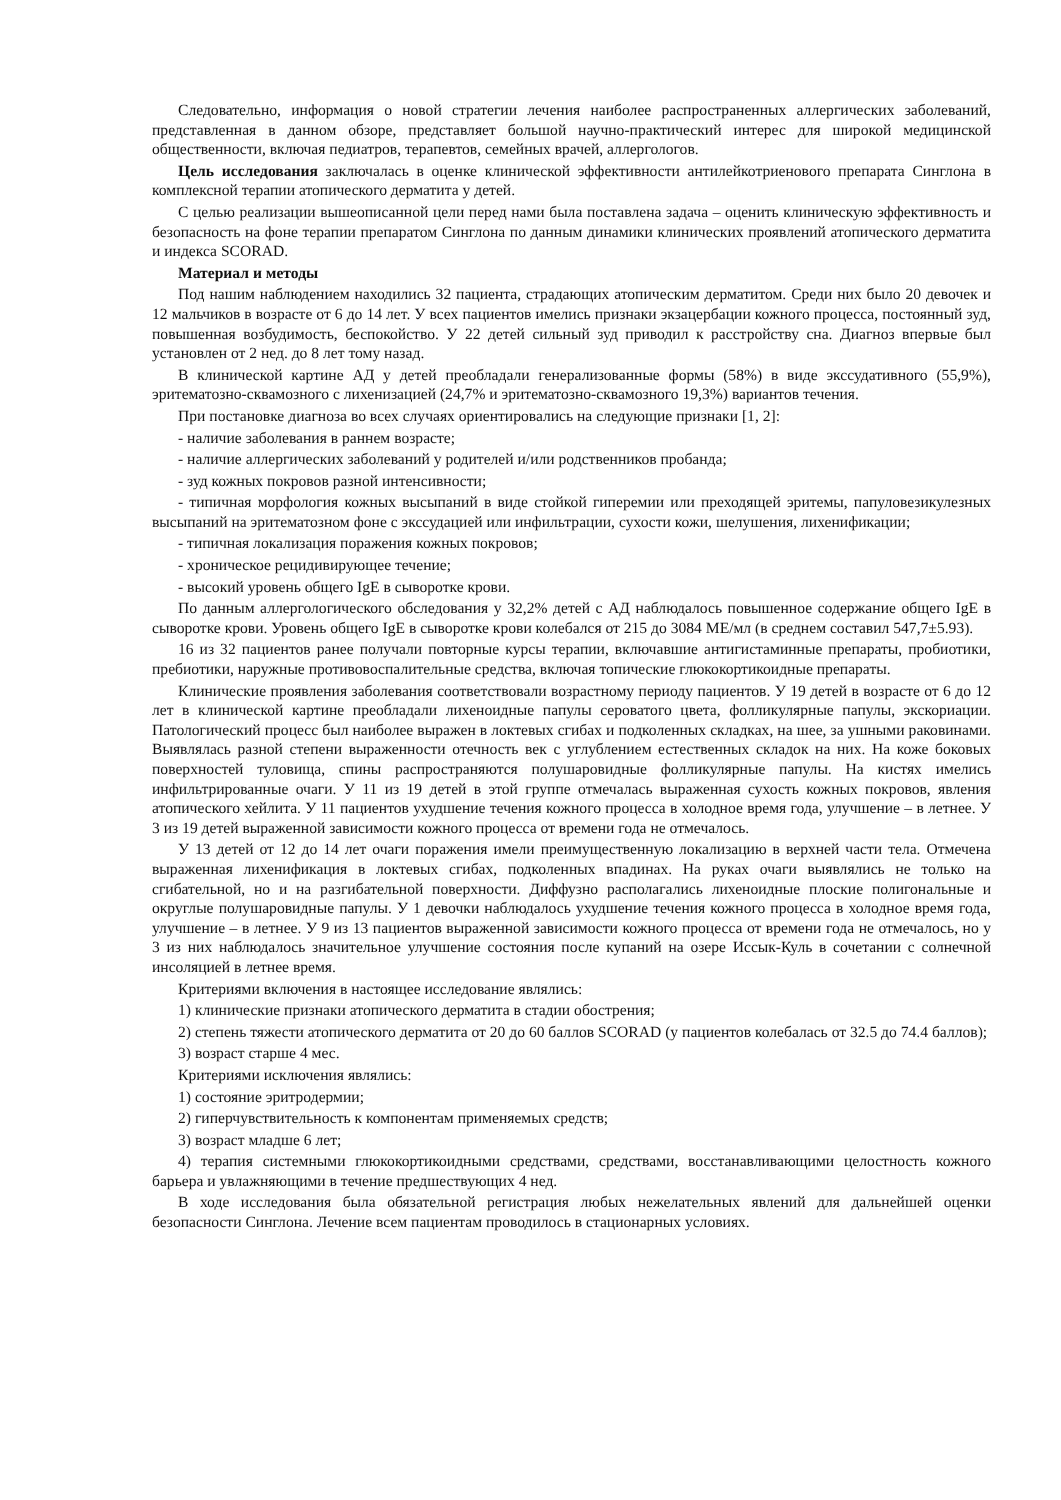Следовательно, информация о новой стратегии лечения наиболее распространенных аллергических заболеваний, представленная в данном обзоре, представляет большой научно-практический интерес для широкой медицинской общественности, включая педиатров, терапевтов, семейных врачей, аллергологов.
Цель исследования заключалась в оценке клинической эффективности антилейкотриенового препарата Синглона в комплексной терапии атопического дерматита у детей.
С целью реализации вышеописанной цели перед нами была поставлена задача – оценить клиническую эффективность и безопасность на фоне терапии препаратом Синглона по данным динамики клинических проявлений атопического дерматита и индекса SCORAD.
Материал и методы
Под нашим наблюдением находились 32 пациента, страдающих атопическим дерматитом. Среди них было 20 девочек и 12 мальчиков в возрасте от 6 до 14 лет. У всех пациентов имелись признаки экзацербации кожного процесса, постоянный зуд, повышенная возбудимость, беспокойство. У 22 детей сильный зуд приводил к расстройству сна. Диагноз впервые был установлен от 2 нед. до 8 лет тому назад.
В клинической картине АД у детей преобладали генерализованные формы (58%) в виде экссудативного (55,9%), эритематозно-сквамозного с лихенизацией (24,7% и эритематозно-сквамозного 19,3%) вариантов течения.
При постановке диагноза во всех случаях ориентировались на следующие признаки [1, 2]:
- наличие заболевания в раннем возрасте;
- наличие аллергических заболеваний у родителей и/или родственников пробанда;
- зуд кожных покровов разной интенсивности;
- типичная морфология кожных высыпаний в виде стойкой гиперемии или преходящей эритемы, папуловезикулезных высыпаний на эритематозном фоне с экссудацией или инфильтрации, сухости кожи, шелушения, лихенификации;
- типичная локализация поражения кожных покровов;
- хроническое рецидивирующее течение;
- высокий уровень общего IgE в сыворотке крови.
По данным аллергологического обследования у 32,2% детей с АД наблюдалось повышенное содержание общего IgE в сыворотке крови. Уровень общего IgE в сыворотке крови колебался от 215 до 3084 МЕ/мл (в среднем составил 547,7±5.93).
16 из 32 пациентов ранее получали повторные курсы терапии, включавшие антигистаминные препараты, пробиотики, пребиотики, наружные противовоспалительные средства, включая топические глюкокортикоидные препараты.
Клинические проявления заболевания соответствовали возрастному периоду пациентов. У 19 детей в возрасте от 6 до 12 лет в клинической картине преобладали лихеноидные папулы сероватого цвета, фолликулярные папулы, экскориации. Патологический процесс был наиболее выражен в локтевых сгибах и подколенных складках, на шее, за ушными раковинами. Выявлялась разной степени выраженности отечность век с углублением естественных складок на них. На коже боковых поверхностей туловища, спины распространяются полушаровидные фолликулярные папулы. На кистях имелись инфильтрированные очаги. У 11 из 19 детей в этой группе отмечалась выраженная сухость кожных покровов, явления атопического хейлита. У 11 пациентов ухудшение течения кожного процесса в холодное время года, улучшение – в летнее. У 3 из 19 детей выраженной зависимости кожного процесса от времени года не отмечалось.
У 13 детей от 12 до 14 лет очаги поражения имели преимущественную локализацию в верхней части тела. Отмечена выраженная лихенификация в локтевых сгибах, подколенных впадинах. На руках очаги выявлялись не только на сгибательной, но и на разгибательной поверхности. Диффузно располагались лихеноидные плоские полигональные и округлые полушаровидные папулы. У 1 девочки наблюдалось ухудшение течения кожного процесса в холодное время года, улучшение – в летнее. У 9 из 13 пациентов выраженной зависимости кожного процесса от времени года не отмечалось, но у 3 из них наблюдалось значительное улучшение состояния после купаний на озере Иссык-Куль в сочетании с солнечной инсоляцией в летнее время.
Критериями включения в настоящее исследование являлись:
1) клинические признаки атопического дерматита в стадии обострения;
2) степень тяжести атопического дерматита от 20 до 60 баллов SCORAD (у пациентов колебалась от 32.5 до 74.4 баллов);
3) возраст старше 4 мес.
Критериями исключения являлись:
1) состояние эритродермии;
2) гиперчувствительность к компонентам применяемых средств;
3) возраст младше 6 лет;
4) терапия системными глюкокортикоидными средствами, средствами, восстанавливающими целостность кожного барьера и увлажняющими в течение предшествующих 4 нед.
В ходе исследования была обязательной регистрация любых нежелательных явлений для дальнейшей оценки безопасности Синглона. Лечение всем пациентам проводилось в стационарных условиях.